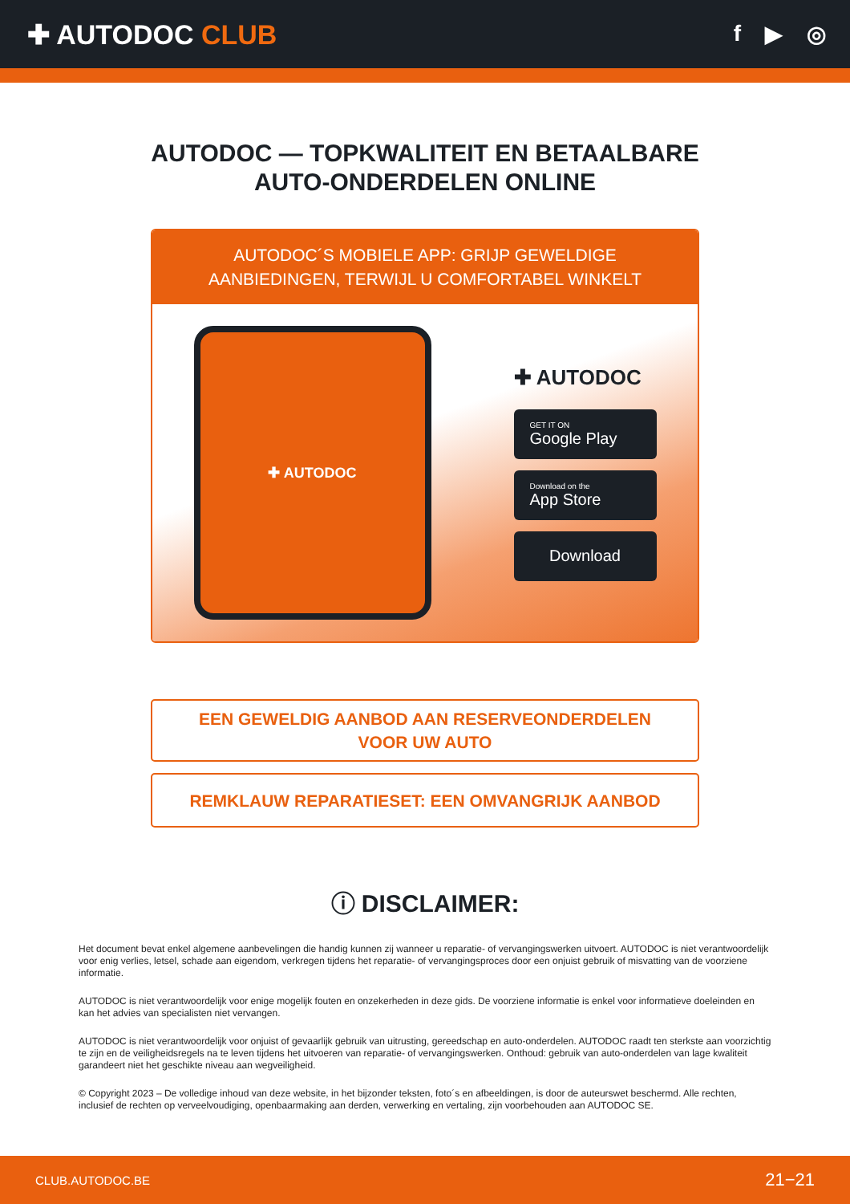✚ AUTODOC CLUB
f ▶ ◎
AUTODOC — TOPKWALITEIT EN BETAALBARE AUTO-ONDERDELEN ONLINE
AUTODOC´S MOBIELE APP: GRIJP GEWELDIGE AANBIEDINGEN, TERWIJL U COMFORTABEL WINKELT
✚ AUTODOC
✚ AUTODOC
GET IT ON
Google Play
Download on the
App Store
Download
EEN GEWELDIG AANBOD AAN RESERVEONDERDELEN VOOR UW AUTO
REMKLAUW REPARATIESET: EEN OMVANGRIJK AANBOD
ⓘ DISCLAIMER:
Het document bevat enkel algemene aanbevelingen die handig kunnen zij wanneer u reparatie- of vervangingswerken uitvoert. AUTODOC is niet verantwoordelijk voor enig verlies, letsel, schade aan eigendom, verkregen tijdens het reparatie- of vervangingsproces door een onjuist gebruik of misvatting van de voorziene informatie.
AUTODOC is niet verantwoordelijk voor enige mogelijk fouten en onzekerheden in deze gids. De voorziene informatie is enkel voor informatieve doeleinden en kan het advies van specialisten niet vervangen.
AUTODOC is niet verantwoordelijk voor onjuist of gevaarlijk gebruik van uitrusting, gereedschap en auto-onderdelen. AUTODOC raadt ten sterkste aan voorzichtig te zijn en de veiligheidsregels na te leven tijdens het uitvoeren van reparatie- of vervangingswerken. Onthoud: gebruik van auto-onderdelen van lage kwaliteit garandeert niet het geschikte niveau aan wegveiligheid.
© Copyright 2023 – De volledige inhoud van deze website, in het bijzonder teksten, foto´s en afbeeldingen, is door de auteurswet beschermd. Alle rechten, inclusief de rechten op verveelvoudiging, openbaarmaking aan derden, verwerking en vertaling, zijn voorbehouden aan AUTODOC SE.
CLUB.AUTODOC.BE 21−21